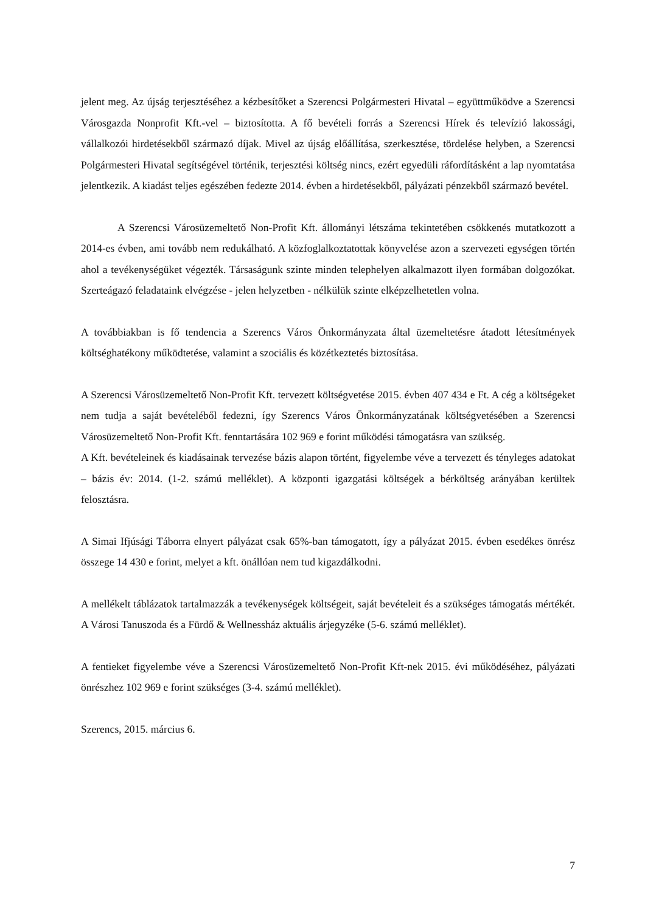jelent meg. Az újság terjesztéséhez a kézbesítőket a Szerencsi Polgármesteri Hivatal – együttműködve a Szerencsi Városgazda Nonprofit Kft.-vel – biztosította. A fő bevételi forrás a Szerencsi Hírek és televízió lakossági, vállalkozói hirdetésekből származó díjak. Mivel az újság előállítása, szerkesztése, tördelése helyben, a Szerencsi Polgármesteri Hivatal segítségével történik, terjesztési költség nincs, ezért egyedüli ráfordításként a lap nyomtatása jelentkezik. A kiadást teljes egészében fedezte 2014. évben a hirdetésekből, pályázati pénzekből származó bevétel.
A Szerencsi Városüzemeltető Non-Profit Kft. állományi létszáma tekintetében csökkenés mutatkozott a 2014-es évben, ami tovább nem redukálható. A közfoglalkoztatottak könyvelése azon a szervezeti egységen történ ahol a tevékenységüket végezték. Társaságunk szinte minden telephelyen alkalmazott ilyen formában dolgozókat. Szerteágazó feladataink elvégzése - jelen helyzetben - nélkülük szinte elképzelhetetlen volna.
A továbbiakban is fő tendencia a Szerencs Város Önkormányzata által üzemeltetésre átadott létesítmények költséghatékony működtetése, valamint a szociális és közétkeztetés biztosítása.
A Szerencsi Városüzemeltető Non-Profit Kft. tervezett költségvetése 2015. évben 407 434 e Ft. A cég a költségeket nem tudja a saját bevételéből fedezni, így Szerencs Város Önkormányzatának költségvetésében a Szerencsi Városüzemeltető Non-Profit Kft. fenntartására 102 969 e forint működési támogatásra van szükség.
A Kft. bevételeinek és kiadásainak tervezése bázis alapon történt, figyelembe véve a tervezett és tényleges adatokat – bázis év: 2014. (1-2. számú melléklet). A központi igazgatási költségek a bérköltség arányában kerültek felosztásra.
A Simai Ifjúsági Táborra elnyert pályázat csak 65%-ban támogatott, így a pályázat 2015. évben esedékes önrész összege 14 430 e forint, melyet a kft. önállóan nem tud kigazdálkodni.
A mellékelt táblázatok tartalmazzák a tevékenységek költségeit, saját bevételeit és a szükséges támogatás mértékét. A Városi Tanuszoda és a Fürdő & Wellnessház aktuális árjegyzéke (5-6. számú melléklet).
A fentieket figyelembe véve a Szerencsi Városüzemeltető Non-Profit Kft-nek 2015. évi működéséhez, pályázati önrészhez 102 969 e forint szükséges (3-4. számú melléklet).
Szerencs, 2015. március 6.
7